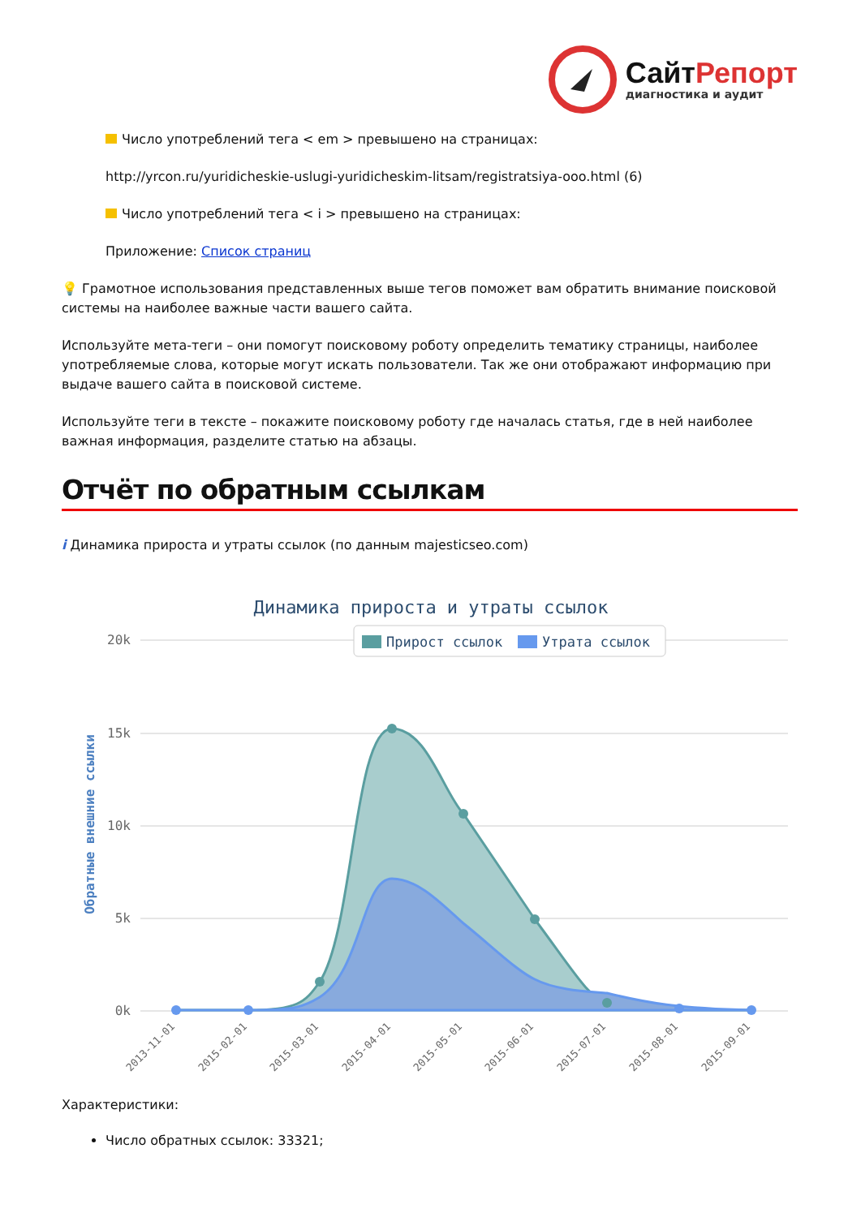СайтРепорт
диагностика и аудит
Число употреблений тега < em > превышено на страницах:
http://yrcon.ru/yuridicheskie-uslugi-yuridicheskim-litsam/registratsiya-ooo.html (6)
Число употреблений тега < i > превышено на страницах:
Приложение: Список страниц
💡 Грамотное использования представленных выше тегов поможет вам обратить внимание поисковой системы на наиболее важные части вашего сайта.
Используйте мета-теги – они помогут поисковому роботу определить тематику страницы, наиболее употребляемые слова, которые могут искать пользователи. Так же они отображают информацию при выдаче вашего сайта в поисковой системе.
Используйте теги в тексте – покажите поисковому роботу где началась статья, где в ней наиболее важная информация, разделите статью на абзацы.
Отчёт по обратным ссылкам
i Динамика прироста и утраты ссылок (по данным majesticseo.com)
Динамика прироста и утраты ссылок
20k
15k
10k
5k
0k
Обратные внешние ссылки
Прирост ссылок
Утрата ссылок
2013-11-01
2015-02-01
2015-03-01
2015-04-01
2015-05-01
2015-06-01
2015-07-01
2015-08-01
2015-09-01
Характеристики:
Число обратных ссылок: 33321;